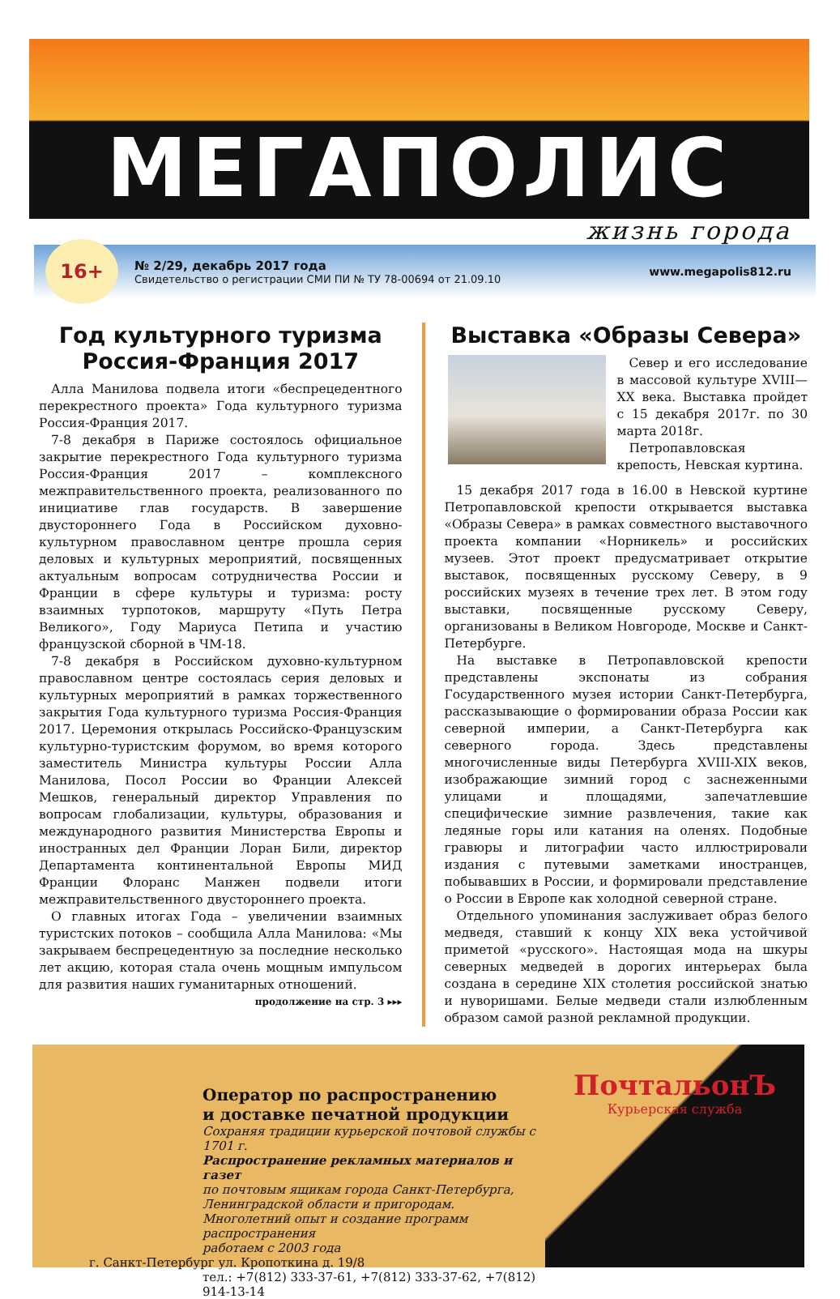МЕГАПОЛИС
жизнь города
16+
№ 2/29, декабрь 2017 года
Свидетельство о регистрации СМИ ПИ № ТУ 78-00694 от 21.09.10
www.megapolis812.ru
Год культурного туризма Россия-Франция 2017
Алла Манилова подвела итоги «беспрецедентного перекрестного проекта» Года культурного туризма Россия-Франция 2017.
7-8 декабря в Париже состоялось официальное закрытие перекрестного Года культурного туризма Россия-Франция 2017 – комплексного межправительственного проекта, реализованного по инициативе глав государств. В завершение двустороннего Года в Российском духовно-культурном православном центре прошла серия деловых и культурных мероприятий, посвященных актуальным вопросам сотрудничества России и Франции в сфере культуры и туризма: росту взаимных турпотоков, маршруту «Путь Петра Великого», Году Мариуса Петипа и участию французской сборной в ЧМ-18.
7-8 декабря в Российском духовно-культурном православном центре состоялась серия деловых и культурных мероприятий в рамках торжественного закрытия Года культурного туризма Россия-Франция 2017. Церемония открылась Российско-Французским культурно-туристским форумом, во время которого заместитель Министра культуры России Алла Манилова, Посол России во Франции Алексей Мешков, генеральный директор Управления по вопросам глобализации, культуры, образования и международного развития Министерства Европы и иностранных дел Франции Лоран Били, директор Департамента континентальной Европы МИД Франции Флоранс Манжен подвели итоги межправительственного двустороннего проекта.
О главных итогах Года – увеличении взаимных туристских потоков – сообщила Алла Манилова: «Мы закрываем беспрецедентную за последние несколько лет акцию, которая стала очень мощным импульсом для развития наших гуманитарных отношений.
продолжение на стр. 3 ▸▸▸
Выставка «Образы Севера»
Север и его исследование в массовой культуре XVIII—XX века. Выставка пройдет с 15 декабря 2017г. по 30 марта 2018г.
Петропавловская крепость, Невская куртина.
15 декабря 2017 года в 16.00 в Невской куртине Петропавловской крепости открывается выставка «Образы Севера» в рамках совместного выставочного проекта компании «Норникель» и российских музеев. Этот проект предусматривает открытие выставок, посвященных русскому Северу, в 9 российских музеях в течение трех лет. В этом году выставки, посвященные русскому Северу, организованы в Великом Новгороде, Москве и Санкт-Петербурге.
На выставке в Петропавловской крепости представлены экспонаты из собрания Государственного музея истории Санкт-Петербурга, рассказывающие о формировании образа России как северной империи, а Санкт-Петербурга как северного города. Здесь представлены многочисленные виды Петербурга XVIII-XIX веков, изображающие зимний город с заснеженными улицами и площадями, запечатлевшие специфические зимние развлечения, такие как ледяные горы или катания на оленях. Подобные гравюры и литографии часто иллюстрировали издания с путевыми заметками иностранцев, побывавших в России, и формировали представление о России в Европе как холодной северной стране.
Отдельного упоминания заслуживает образ белого медведя, ставший к концу XIX века устойчивой приметой «русского». Настоящая мода на шкуры северных медведей в дорогих интерьерах была создана в середине XIX столетия российской знатью и нуворишами. Белые медведи стали излюбленным образом самой разной рекламной продукции.
Оператор по распространению
и доставке печатной продукции
Сохраняя традиции курьерской почтовой службы с 1701 г.
Распространение рекламных материалов и газет
по почтовым ящикам города Санкт-Петербурга,
Ленинградской области и пригородам.
Многолетний опыт и создание программ распространения
работаем с 2003 года
г. Санкт-Петербург ул. Кропоткина д. 19/8
тел.: +7(812) 333-37-61, +7(812) 333-37-62, +7(812) 914-13-14
ПочтальонЪ
Курьерская служба